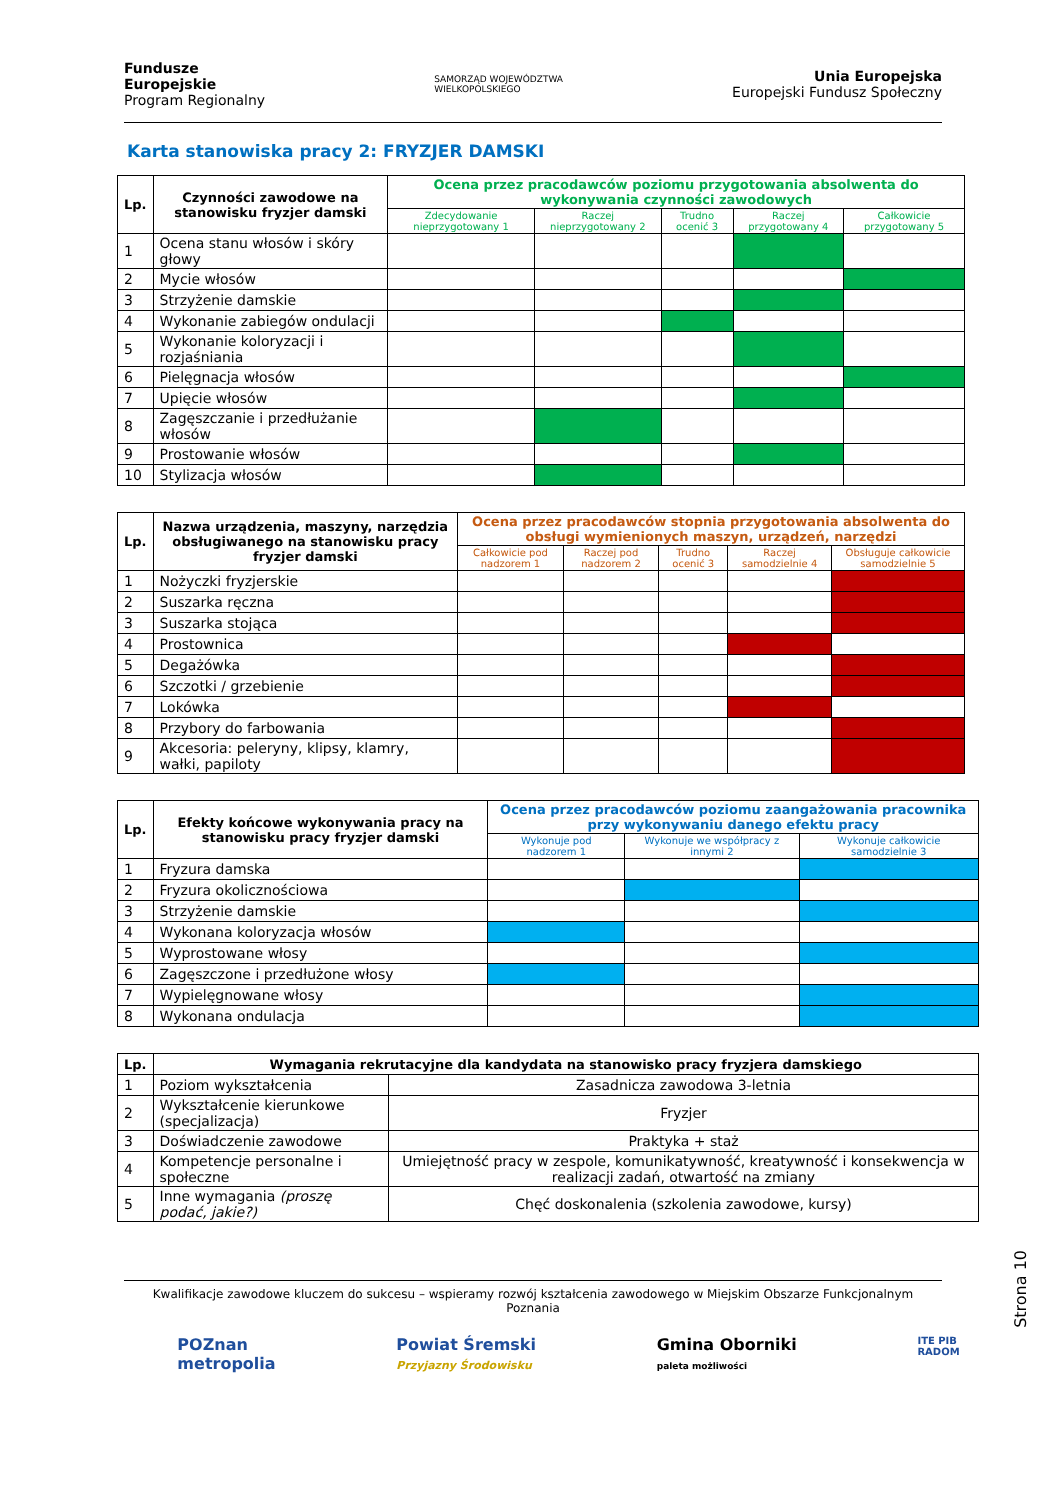Fundusze
Europejskie
Program Regionalny
SAMORZĄD WOJEWÓDZTWA
WIELKOPOLSKIEGO
Unia Europejska
Europejski Fundusz Społeczny
Karta stanowiska pracy 2: FRYZJER DAMSKI
| Lp. | Czynności zawodowe na stanowisku fryzjer damski | Ocena przez pracodawców poziomu przygotowania absolwenta do wykonywania czynności zawodowych | | | | |
| --- | --- | --- | --- | --- | --- | --- |
| | | Zdecydowanie nieprzygotowany 1 | Raczej nieprzygotowany 2 | Trudno ocenić 3 | Raczej przygotowany 4 | Całkowicie przygotowany 5 |
| 1 | Ocena stanu włosów i skóry głowy | | | | | |
| 2 | Mycie włosów | | | | | |
| 3 | Strzyżenie damskie | | | | | |
| 4 | Wykonanie zabiegów ondulacji | | | | | |
| 5 | Wykonanie koloryzacji i rozjaśniania | | | | | |
| 6 | Pielęgnacja włosów | | | | | |
| 7 | Upięcie włosów | | | | | |
| 8 | Zagęszczanie i przedłużanie włosów | | | | | |
| 9 | Prostowanie włosów | | | | | |
| 10 | Stylizacja włosów | | | | | |
| Lp. | Nazwa urządzenia, maszyny, narzędzia obsługiwanego na stanowisku pracy fryzjer damski | Ocena przez pracodawców stopnia przygotowania absolwenta do obsługi wymienionych maszyn, urządzeń, narzędzi | | | | |
| --- | --- | --- | --- | --- | --- | --- |
| | | Całkowicie pod nadzorem 1 | Raczej pod nadzorem 2 | Trudno ocenić 3 | Raczej samodzielnie 4 | Obsługuje całkowicie samodzielnie 5 |
| 1 | Nożyczki fryzjerskie | | | | | |
| 2 | Suszarka ręczna | | | | | |
| 3 | Suszarka stojąca | | | | | |
| 4 | Prostownica | | | | | |
| 5 | Degażówka | | | | | |
| 6 | Szczotki / grzebienie | | | | | |
| 7 | Lokówka | | | | | |
| 8 | Przybory do farbowania | | | | | |
| 9 | Akcesoria: peleryny, klipsy, klamry, wałki, papiloty | | | | | |
| Lp. | Efekty końcowe wykonywania pracy na stanowisku pracy fryzjer damski | Ocena przez pracodawców poziomu zaangażowania pracownika przy wykonywaniu danego efektu pracy | | |
| --- | --- | --- | --- | --- |
| | | Wykonuje pod nadzorem 1 | Wykonuje we współpracy z innymi 2 | Wykonuje całkowicie samodzielnie 3 |
| 1 | Fryzura damska | | | |
| 2 | Fryzura okolicznościowa | | | |
| 3 | Strzyżenie damskie | | | |
| 4 | Wykonana koloryzacja włosów | | | |
| 5 | Wyprostowane włosy | | | |
| 6 | Zagęszczone i przedłużone włosy | | | |
| 7 | Wypielęgnowane włosy | | | |
| 8 | Wykonana ondulacja | | | |
| Lp. | Wymagania rekrutacyjne dla kandydata na stanowisko pracy fryzjera damskiego | |
| --- | --- | --- |
| 1 | Poziom wykształcenia | Zasadnicza zawodowa 3-letnia |
| 2 | Wykształcenie kierunkowe (specjalizacja) | Fryzjer |
| 3 | Doświadczenie zawodowe | Praktyka + staż |
| 4 | Kompetencje personalne i społeczne | Umiejętność pracy w zespole, komunikatywność, kreatywność i konsekwencja w realizacji zadań, otwartość na zmiany |
| 5 | Inne wymagania (proszę podać, jakie?) | Chęć doskonalenia (szkolenia zawodowe, kursy) |
Kwalifikacje zawodowe kluczem do sukcesu – wspieramy rozwój kształcenia zawodowego w Miejskim Obszarze Funkcjonalnym Poznania
POZnan
metropolia
Powiat Śremski
Przyjazny Środowisku
Gmina Oborniki
paleta możliwości
ITE PIB
RADOM
Strona 10